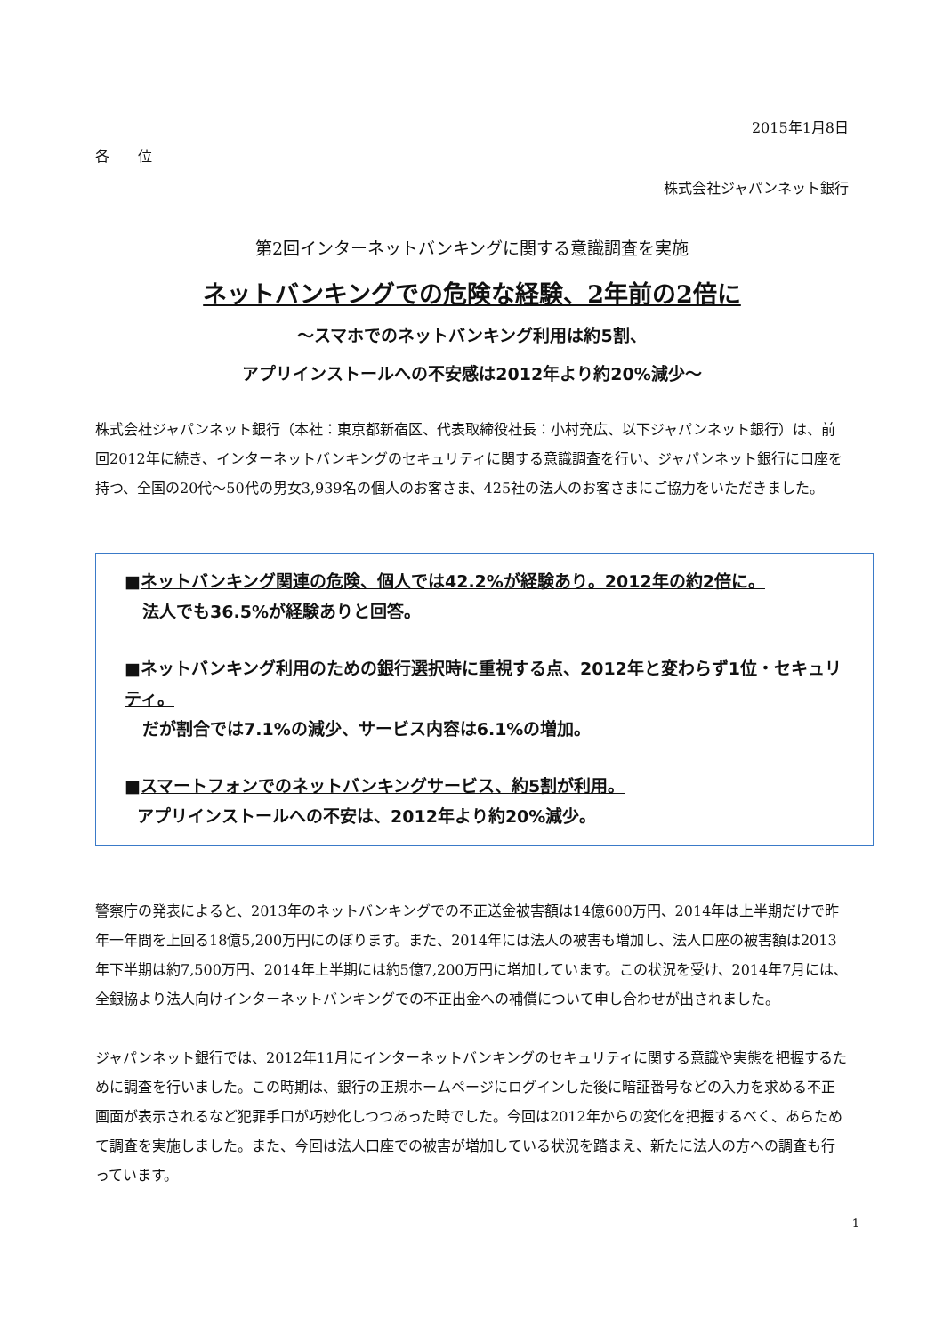2015年1月8日
各　　位
株式会社ジャパンネット銀行
第2回インターネットバンキングに関する意識調査を実施
ネットバンキングでの危険な経験、2年前の2倍に
～スマホでのネットバンキング利用は約5割、
アプリインストールへの不安感は2012年より約20%減少～
株式会社ジャパンネット銀行（本社：東京都新宿区、代表取締役社長：小村充広、以下ジャパンネット銀行）は、前回2012年に続き、インターネットバンキングのセキュリティに関する意識調査を行い、ジャパンネット銀行に口座を持つ、全国の20代～50代の男女3,939名の個人のお客さま、425社の法人のお客さまにご協力をいただきました。
■ネットバンキング関連の危険、個人では42.2%が経験あり。2012年の約2倍に。
法人でも36.5%が経験ありと回答。
■ネットバンキング利用のための銀行選択時に重視する点、2012年と変わらず1位・セキュリティ。
だが割合では7.1%の減少、サービス内容は6.1%の増加。
■スマートフォンでのネットバンキングサービス、約5割が利用。
アプリインストールへの不安は、2012年より約20%減少。
警察庁の発表によると、2013年のネットバンキングでの不正送金被害額は14億600万円、2014年は上半期だけで昨年一年間を上回る18億5,200万円にのぼります。また、2014年には法人の被害も増加し、法人口座の被害額は2013年下半期は約7,500万円、2014年上半期には約5億7,200万円に増加しています。この状況を受け、2014年7月には、全銀協より法人向けインターネットバンキングでの不正出金への補償について申し合わせが出されました。
ジャパンネット銀行では、2012年11月にインターネットバンキングのセキュリティに関する意識や実態を把握するために調査を行いました。この時期は、銀行の正規ホームページにログインした後に暗証番号などの入力を求める不正画面が表示されるなど犯罪手口が巧妙化しつつあった時でした。今回は2012年からの変化を把握するべく、あらためて調査を実施しました。また、今回は法人口座での被害が増加している状況を踏まえ、新たに法人の方への調査も行っています。
1